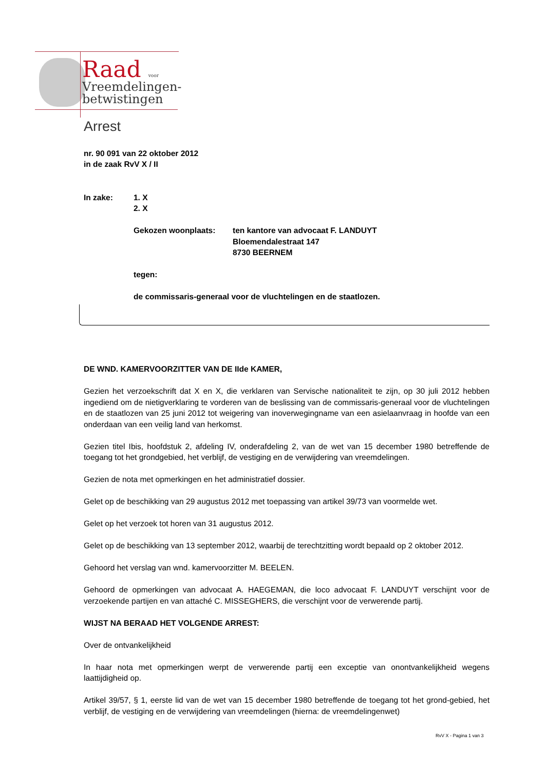Raad voor
Vreemdelingen-
betwistingen
Arrest
nr. 90 091 van 22 oktober 2012
in de zaak RvV X / II
In zake: 1. X
2. X
Gekozen woonplaats: ten kantore van advocaat F. LANDUYT
Bloemendalestraat 147
8730 BEERNEM
tegen:
de commissaris-generaal voor de vluchtelingen en de staatlozen.
DE WND. KAMERVOORZITTER VAN DE IIde KAMER,
Gezien het verzoekschrift dat X en X, die verklaren van Servische nationaliteit te zijn, op 30 juli 2012 hebben ingediend om de nietigverklaring te vorderen van de beslissing van de commissaris-generaal voor de vluchtelingen en de staatlozen van 25 juni 2012 tot weigering van inoverwegingname van een asielaanvraag in hoofde van een onderdaan van een veilig land van herkomst.
Gezien titel Ibis, hoofdstuk 2, afdeling IV, onderafdeling 2, van de wet van 15 december 1980 betreffende de toegang tot het grondgebied, het verblijf, de vestiging en de verwijdering van vreemdelingen.
Gezien de nota met opmerkingen en het administratief dossier.
Gelet op de beschikking van 29 augustus 2012 met toepassing van artikel 39/73 van voormelde wet.
Gelet op het verzoek tot horen van 31 augustus 2012.
Gelet op de beschikking van 13 september 2012, waarbij de terechtzitting wordt bepaald op 2 oktober 2012.
Gehoord het verslag van wnd. kamervoorzitter M. BEELEN.
Gehoord de opmerkingen van advocaat A. HAEGEMAN, die loco advocaat F. LANDUYT verschijnt voor de verzoekende partijen en van attaché C. MISSEGHERS, die verschijnt voor de verwerende partij.
WIJST NA BERAAD HET VOLGENDE ARREST:
Over de ontvankelijkheid
In haar nota met opmerkingen werpt de verwerende partij een exceptie van onontvankelijkheid wegens laattijdigheid op.
Artikel 39/57, § 1, eerste lid van de wet van 15 december 1980 betreffende de toegang tot het grond-gebied, het verblijf, de vestiging en de verwijdering van vreemdelingen (hierna: de vreemdelingenwet)
RvV X - Pagina 1 van 3